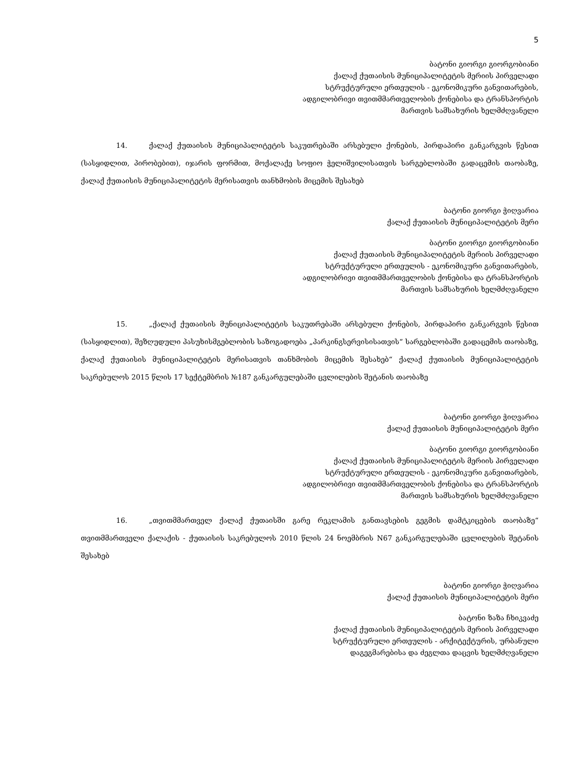5
ბატონი გიორგი გიორგობიანი
ქალაქ ქუთაისის მუნიციპალიტეტის მერიის პირველადი
სტრუქტურული ერთეულის - ეკონომიკური განვითარების,
ადგილობრივი თვითმმართველობის ქონებისა და ტრანსპორტის
მართვის სამსახურის ხელმძღვანელი
14. ქალაქ ქუთაისის მუნიციპალიტეტის საკუთრებაში არსებული ქონების, პირდაპირი განკარგვის წესით (სასყიდლით, პირობებით), იჯარის ფორმით, მოქალაქე სოფიო ჭელიშვილისათვის სარგებლობაში გადაცემის თაობაზე, ქალაქ ქუთაისის მუნიციპალიტეტის მერისათვის თანხმობის მიცემის შესახებ
ბატონი გიორგი ჭიღვარია
ქალაქ ქუთაისის მუნიციპალიტეტის მერი
ბატონი გიორგი გიორგობიანი
ქალაქ ქუთაისის მუნიციპალიტეტის მერიის პირველადი
სტრუქტურული ერთეულის - ეკონომიკური განვითარების,
ადგილობრივი თვითმმართველობის ქონებისა და ტრანსპორტის
მართვის სამსახურის ხელმძღვანელი
15. „ქალაქ ქუთაისის მუნიციპალიტეტის საკუთრებაში არსებული ქონების, პირდაპირი განკარგვის წესით (სასყიდლით), შეზღუდული პასუხისმგებლობის საზოგადოება „პარკინგსერვისისათვის“ სარგებლობაში გადაცემის თაობაზე, ქალაქ ქუთაისის მუნიციპალიტეტის მერისათვის თანხმობის მიცემის შესახებ“ ქალაქ ქუთაისის მუნიციპალიტეტის საკრებულოს 2015 წლის 17 სექტემბრის №187 განკარგულებაში ცვლილების შეტანის თაობაზე
ბატონი გიორგი ჭიღვარია
ქალაქ ქუთაისის მუნიციპალიტეტის მერი
ბატონი გიორგი გიორგობიანი
ქალაქ ქუთაისის მუნიციპალიტეტის მერიის პირველადი
სტრუქტურული ერთეულის - ეკონომიკური განვითარების,
ადგილობრივი თვითმმართველობის ქონებისა და ტრანსპორტის
მართვის სამსახურის ხელმძღვანელი
16. „თვითმმართველ ქალაქ ქუთაისში გარე რეკლამის განთავსების გეგმის დამტკიცების თაობაზე“ თვითმმართველი ქალაქის - ქუთაისის საკრებულოს 2010 წლის 24 ნოემბრის N67 განკარგულებაში ცვლილების შეტანის შესახებ
ბატონი გიორგი ჭიღვარია
ქალაქ ქუთაისის მუნიციპალიტეტის მერი
ბატონი ზაზა ჩხიკვაძე
ქალაქ ქუთაისის მუნიციპალიტეტის მერიის პირველადი
სტრუქტურული ერთეულის - არქიტექტურის, ურბანული
დაგეგმარებისა და ძეგლთა დაცვის ხელმძღვანელი